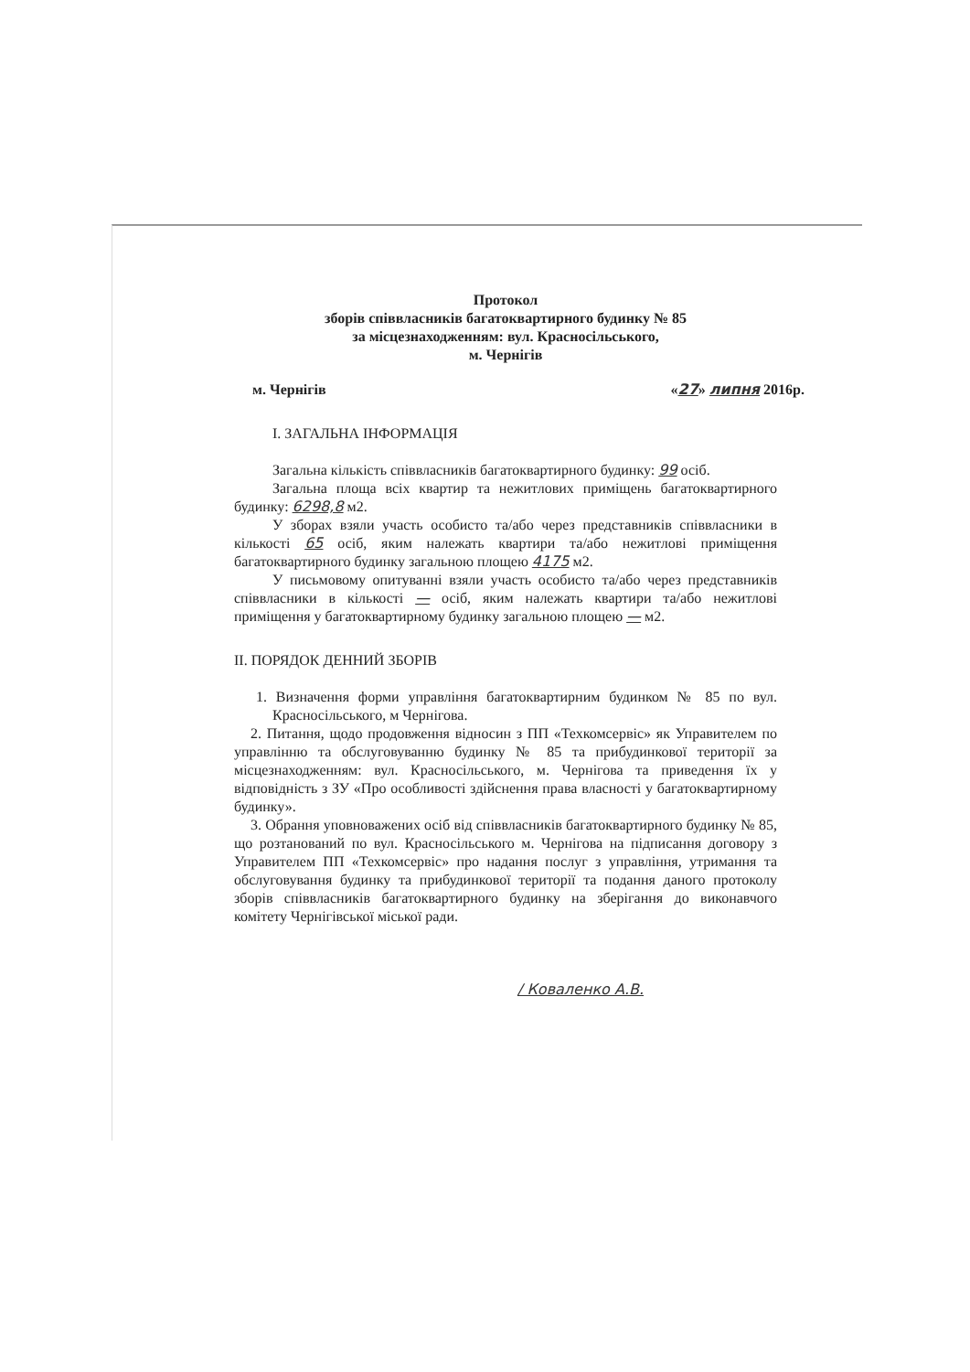Протокол
зборів співвласників багатоквартирного будинку № 85
за місцезнаходженням: вул. Красносільського,
м. Чернігів
м. Чернігів «27» липня 2016р.
I. ЗАГАЛЬНА ІНФОРМАЦІЯ
Загальна кількість співвласників багатоквартирного будинку: 99 осіб.
Загальна площа всіх квартир та нежитлових приміщень багатоквартирного будинку: 6298,8 м2.
У зборах взяли участь особисто та/або через представників співвласники в кількості 65 осіб, яким належать квартири та/або нежитлові приміщення багатоквартирного будинку загальною площею 4175 м2.
У письмовому опитуванні взяли участь особисто та/або через представників співвласники в кількості — осіб, яким належать квартири та/або нежитлові приміщення у багатоквартирному будинку загальною площею — м2.
II. ПОРЯДОК ДЕННИЙ ЗБОРІВ
1. Визначення форми управління багатоквартирним будинком № 85 по вул. Красносільського, м Чернігова.
2. Питання, щодо продовження відносин з ПП «Техкомсервіс» як Управителем по управлінню та обслуговуванню будинку № 85 та прибудинкової території за місцезнаходженням: вул. Красносільського, м. Чернігова та приведення їх у відповідність з ЗУ «Про особливості здійснення права власності у багатоквартирному будинку».
3. Обрання уповноважених осіб від співвласників багатоквартирного будинку № 85, що розтанований по вул. Красносільського м. Чернігова на підписання договору з Управителем ПП «Техкомсервіс» про надання послуг з управління, утримання та обслуговування будинку та прибудинкової території та подання даного протоколу зборів співвласників багатоквартирного будинку на зберігання до виконавчого комітету Чернігівської міської ради.
/ Коваленко А.В.